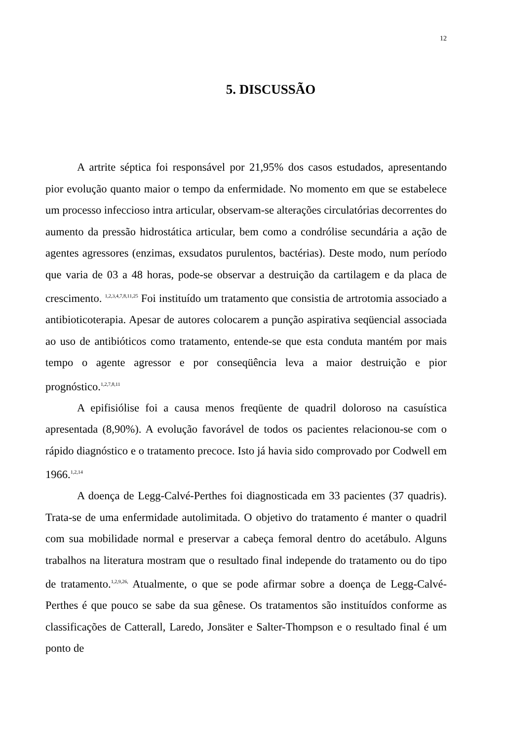12
5. DISCUSSÃO
A artrite séptica foi responsável por 21,95% dos casos estudados, apresentando pior evolução quanto maior o tempo da enfermidade. No momento em que se estabelece um processo infeccioso intra articular, observam-se alterações circulatórias decorrentes do aumento da pressão hidrostática articular, bem como a condrólise secundária a ação de agentes agressores (enzimas, exsudatos purulentos, bactérias). Deste modo, num período que varia de 03 a 48 horas, pode-se observar a destruição da cartilagem e da placa de crescimento. <sup>1,2,3,4,7,8,11,25</sup> Foi instituído um tratamento que consistia de artrotomia associado a antibioticoterapia. Apesar de autores colocarem a punção aspirativa seqüencial associada ao uso de antibióticos como tratamento, entende-se que esta conduta mantém por mais tempo o agente agressor e por conseqüência leva a maior destruição e pior prognóstico.<sup>1,2,7,8,11</sup>
A epifisiólise foi a causa menos freqüente de quadril doloroso na casuística apresentada (8,90%). A evolução favorável de todos os pacientes relacionou-se com o rápido diagnóstico e o tratamento precoce. Isto já havia sido comprovado por Codwell em 1966.<sup>1,2,14</sup>
A doença de Legg-Calvé-Perthes foi diagnosticada em 33 pacientes (37 quadris). Trata-se de uma enfermidade autolimitada. O objetivo do tratamento é manter o quadril com sua mobilidade normal e preservar a cabeça femoral dentro do acetábulo. Alguns trabalhos na literatura mostram que o resultado final independe do tratamento ou do tipo de tratamento.<sup>1,2,9,26,</sup> Atualmente, o que se pode afirmar sobre a doença de Legg-Calvé-Perthes é que pouco se sabe da sua gênese. Os tratamentos são instituídos conforme as classificações de Catterall, Laredo, Jonsäter e Salter-Thompson e o resultado final é um ponto de